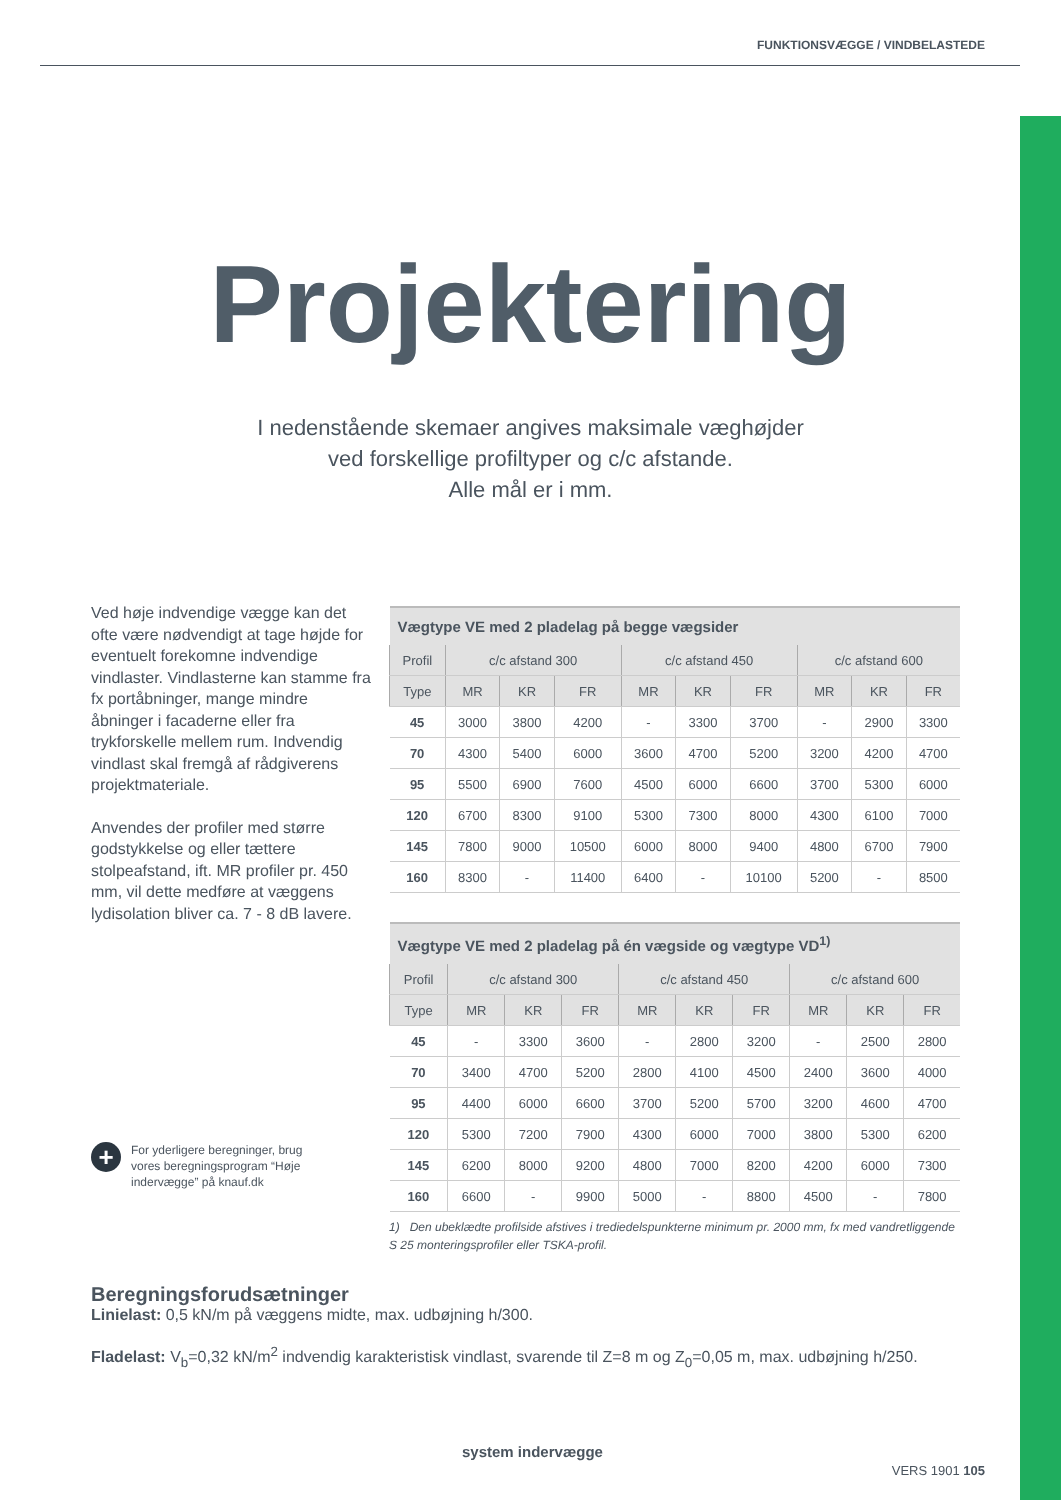FUNKTIONSVÆGGE / VINDBELASTEDE
Projektering
I nedenstående skemaer angives maksimale væghøjder
ved forskellige profiltyper og c/c afstande.
Alle mål er i mm.
Ved høje indvendige vægge kan det ofte være nødvendigt at tage højde for eventuelt forekomne indvendige vindlaster. Vindlasterne kan stamme fra fx portåbninger, mange mindre åbninger i facaderne eller fra trykforskelle mellem rum. Indvendig vindlast skal fremgå af rådgiverens projektmateriale.
Anvendes der profiler med større godstykkelse og eller tættere stolpeafstand, ift. MR profiler pr. 450 mm, vil dette medføre at væggens lydisolation bliver ca. 7 - 8 dB lavere.
+
For yderligere beregninger, brug vores beregningsprogram “Høje indervægge” på knauf.dk
| Vægtype VE med 2 pladelag på begge vægsider | | | | | | | | | |
| --- | --- | --- | --- | --- | --- | --- | --- | --- | --- |
| Profil | c/c afstand 300 | | | c/c afstand 450 | | | c/c afstand 600 | | |
| Type | MR | KR | FR | MR | KR | FR | MR | KR | FR |
| 45 | 3000 | 3800 | 4200 | - | 3300 | 3700 | - | 2900 | 3300 |
| 70 | 4300 | 5400 | 6000 | 3600 | 4700 | 5200 | 3200 | 4200 | 4700 |
| 95 | 5500 | 6900 | 7600 | 4500 | 6000 | 6600 | 3700 | 5300 | 6000 |
| 120 | 6700 | 8300 | 9100 | 5300 | 7300 | 8000 | 4300 | 6100 | 7000 |
| 145 | 7800 | 9000 | 10500 | 6000 | 8000 | 9400 | 4800 | 6700 | 7900 |
| 160 | 8300 | - | 11400 | 6400 | - | 10100 | 5200 | - | 8500 |
| Vægtype VE med 2 pladelag på én vægside og vægtype VD<sup>1)</sup> | | | | | | | | | |
| --- | --- | --- | --- | --- | --- | --- | --- | --- | --- |
| Profil | c/c afstand 300 | | | c/c afstand 450 | | | c/c afstand 600 | | |
| Type | MR | KR | FR | MR | KR | FR | MR | KR | FR |
| 45 | - | 3300 | 3600 | - | 2800 | 3200 | - | 2500 | 2800 |
| 70 | 3400 | 4700 | 5200 | 2800 | 4100 | 4500 | 2400 | 3600 | 4000 |
| 95 | 4400 | 6000 | 6600 | 3700 | 5200 | 5700 | 3200 | 4600 | 4700 |
| 120 | 5300 | 7200 | 7900 | 4300 | 6000 | 7000 | 3800 | 5300 | 6200 |
| 145 | 6200 | 8000 | 9200 | 4800 | 7000 | 8200 | 4200 | 6000 | 7300 |
| 160 | 6600 | - | 9900 | 5000 | - | 8800 | 4500 | - | 7800 |
1) Den ubeklædte profilside afstives i trediedelspunkterne minimum pr. 2000 mm, fx med vandretliggende S 25 monteringsprofiler eller TSKA-profil.
Beregningsforudsætninger
Linielast: 0,5 kN/m på væggens midte, max. udbøjning h/300.
Fladelast: V<sub>b</sub>=0,32 kN/m<sup>2</sup> indvendig karakteristisk vindlast, svarende til Z=8 m og Z<sub>0</sub>=0,05 m, max. udbøjning h/250.
system indervægge
VERS 1901 105